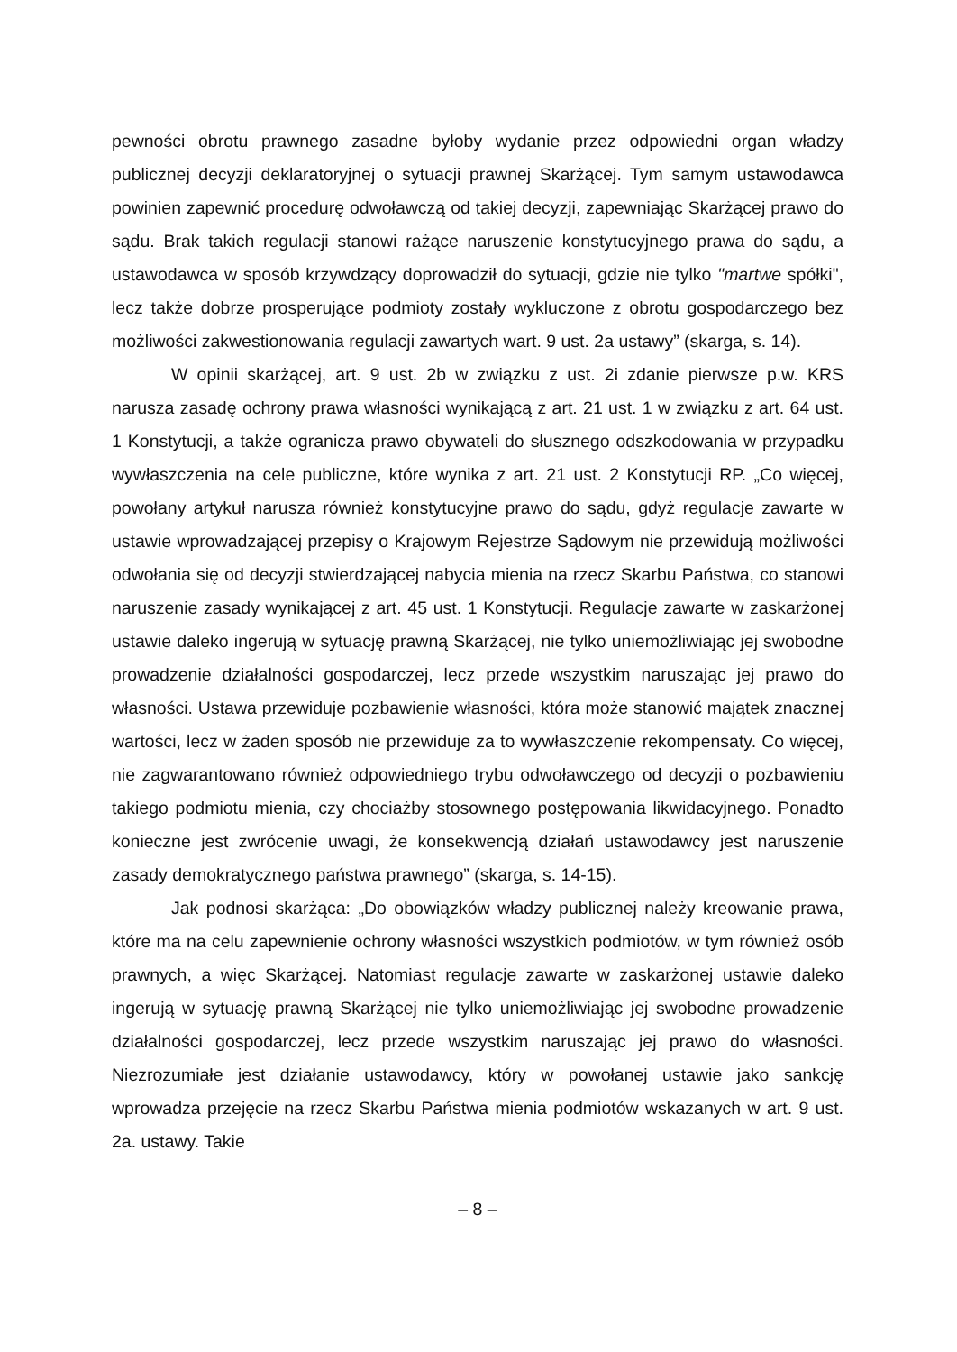pewności obrotu prawnego zasadne byłoby wydanie przez odpowiedni organ władzy publicznej decyzji deklaratoryjnej o sytuacji prawnej Skarżącej. Tym samym ustawodawca powinien zapewnić procedurę odwoławczą od takiej decyzji, zapewniając Skarżącej prawo do sądu. Brak takich regulacji stanowi rażące naruszenie konstytucyjnego prawa do sądu, a ustawodawca w sposób krzywdzący doprowadził do sytuacji, gdzie nie tylko "martwe spółki", lecz także dobrze prosperujące podmioty zostały wykluczone z obrotu gospodarczego bez możliwości zakwestionowania regulacji zawartych wart. 9 ust. 2a ustawy” (skarga, s. 14).
W opinii skarżącej, art. 9 ust. 2b w związku z ust. 2i zdanie pierwsze p.w. KRS narusza zasadę ochrony prawa własności wynikającą z art. 21 ust. 1 w związku z art. 64 ust. 1 Konstytucji, a także ogranicza prawo obywateli do słusznego odszkodowania w przypadku wywłaszczenia na cele publiczne, które wynika z art. 21 ust. 2 Konstytucji RP. „Co więcej, powołany artykuł narusza również konstytucyjne prawo do sądu, gdyż regulacje zawarte w ustawie wprowadzającej przepisy o Krajowym Rejestrze Sądowym nie przewidują możliwości odwołania się od decyzji stwierdzającej nabycia mienia na rzecz Skarbu Państwa, co stanowi naruszenie zasady wynikającej z art. 45 ust. 1 Konstytucji. Regulacje zawarte w zaskarżonej ustawie daleko ingerują w sytuację prawną Skarżącej, nie tylko uniemożliwiając jej swobodne prowadzenie działalności gospodarczej, lecz przede wszystkim naruszając jej prawo do własności. Ustawa przewiduje pozbawienie własności, która może stanowić majątek znacznej wartości, lecz w żaden sposób nie przewiduje za to wywłaszczenie rekompensaty. Co więcej, nie zagwarantowano również odpowiedniego trybu odwoławczego od decyzji o pozbawieniu takiego podmiotu mienia, czy chociażby stosownego postępowania likwidacyjnego. Ponadto konieczne jest zwrócenie uwagi, że konsekwencją działań ustawodawcy jest naruszenie zasady demokratycznego państwa prawnego” (skarga, s. 14-15).
Jak podnosi skarżąca: „Do obowiązków władzy publicznej należy kreowanie prawa, które ma na celu zapewnienie ochrony własności wszystkich podmiotów, w tym również osób prawnych, a więc Skarżącej. Natomiast regulacje zawarte w zaskarżonej ustawie daleko ingerują w sytuację prawną Skarżącej nie tylko uniemożliwiając jej swobodne prowadzenie działalności gospodarczej, lecz przede wszystkim naruszając jej prawo do własności. Niezrozumiałe jest działanie ustawodawcy, który w powołanej ustawie jako sankcję wprowadza przejęcie na rzecz Skarbu Państwa mienia podmiotów wskazanych w art. 9 ust. 2a. ustawy. Takie
– 8 –